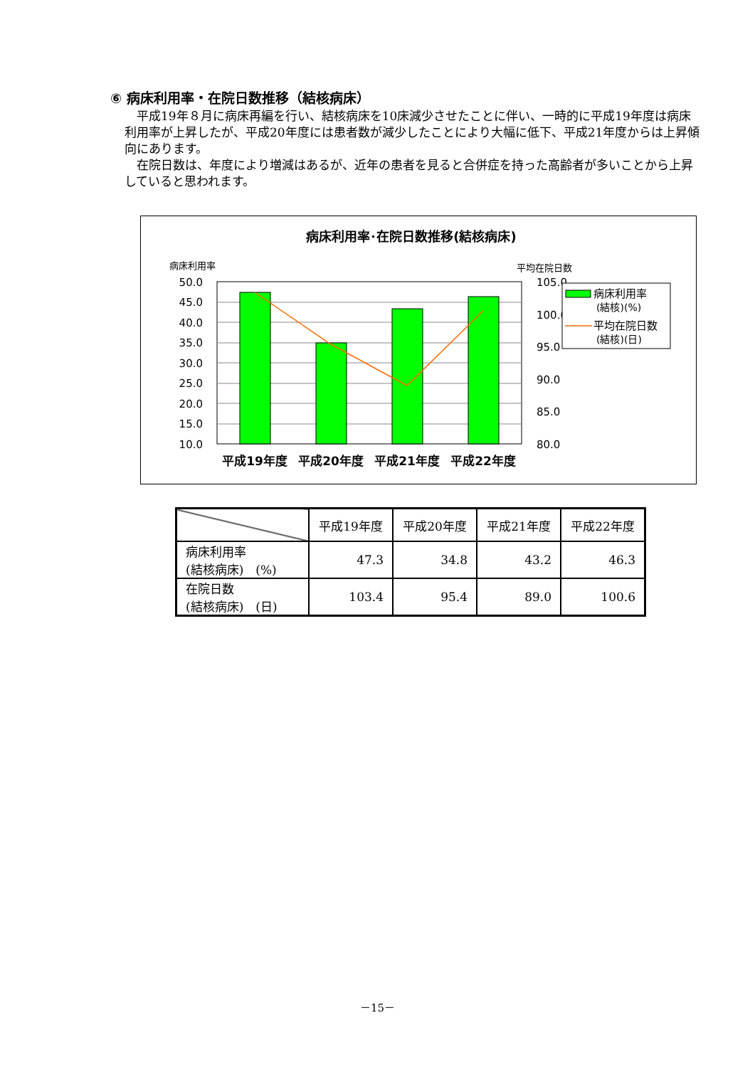⑥ 病床利用率・在院日数推移（結核病床）
　平成19年８月に病床再編を行い、結核病床を10床減少させたことに伴い、一時的に平成19年度は病床利用率が上昇したが、平成20年度には患者数が減少したことにより大幅に低下、平成21年度からは上昇傾向にあります。
　在院日数は、年度により増減はあるが、近年の患者を見ると合併症を持った高齢者が多いことから上昇していると思われます。
病床利用率･在院日数推移(結核病床)
病床利用率
平均在院日数
50.0
45.0
40.0
35.0
30.0
25.0
20.0
15.0
10.0
105.0
100.0
95.0
90.0
85.0
80.0
平成19年度
平成20年度
平成21年度
平成22年度
病床利用率
(結核)(%)
平均在院日数
(結核)(日)
| | 平成19年度 | 平成20年度 | 平成21年度 | 平成22年度 |
| --- | --- | --- | --- | --- |
| 病床利用率 (結核病床) (%) | 47.3 | 34.8 | 43.2 | 46.3 |
| 在院日数 (結核病床) (日) | 103.4 | 95.4 | 89.0 | 100.6 |
－15－